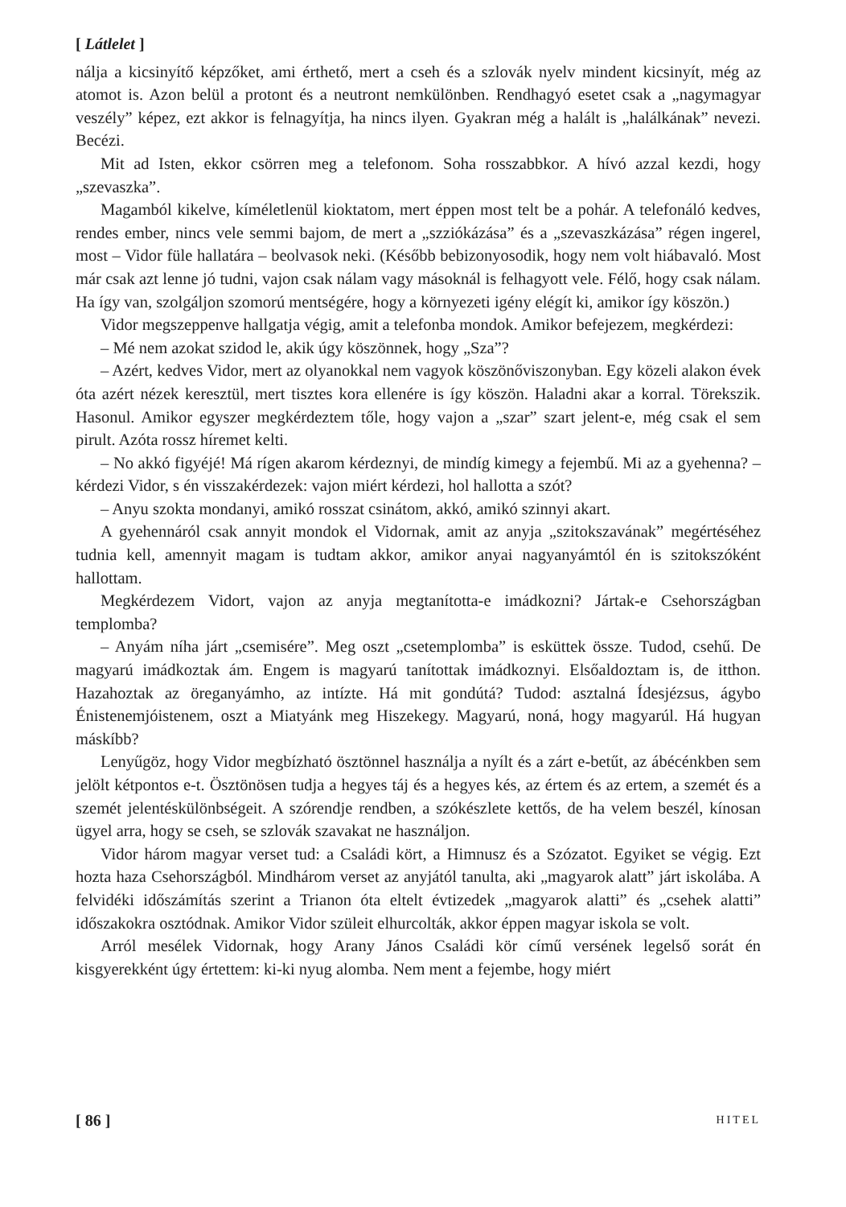[ Látlelet ]
nálja a kicsinyítő képzőket, ami érthető, mert a cseh és a szlovák nyelv mindent kicsinyít, még az atomot is. Azon belül a protont és a neutront nemkülönben. Rendhagyó esetet csak a „nagymagyar veszély” képez, ezt akkor is felnagyítja, ha nincs ilyen. Gyakran még a halált is „halálkának” nevezi. Becézi.
Mit ad Isten, ekkor csörren meg a telefonom. Soha rosszabbkor. A hívó azzal kezdi, hogy „szevaszka”.
Magamból kikelve, kíméletlenül kioktatom, mert éppen most telt be a pohár. A telefonáló kedves, rendes ember, nincs vele semmi bajom, de mert a „szziókázása” és a „szevaszkázása” régen ingerel, most – Vidor füle hallatára – beolvasok neki. (Később bebizonyosodik, hogy nem volt hiábavaló. Most már csak azt lenne jó tudni, vajon csak nálam vagy másoknál is felhagyott vele. Félő, hogy csak nálam. Ha így van, szolgáljon szomorú mentségére, hogy a környezeti igény elégít ki, amikor így köszön.)
Vidor megszeppenve hallgatja végig, amit a telefonba mondok. Amikor befejezem, megkérdezi:
– Mé nem azokat szidod le, akik úgy köszönnek, hogy „Sza”?
– Azért, kedves Vidor, mert az olyanokkal nem vagyok köszönőviszonyban. Egy közeli alakon évek óta azért nézek keresztül, mert tisztes kora ellenére is így köszön. Haladni akar a korral. Törekszik. Hasonul. Amikor egyszer megkérdeztem tőle, hogy vajon a „szar” szart jelent-e, még csak el sem pirult. Azóta rossz híremet kelti.
– No akkó figyéjé! Má rígen akarom kérdeznyi, de mindíg kimegy a fejembű. Mi az a gyehenna? – kérdezi Vidor, s én visszakérdezek: vajon miért kérdezi, hol hallotta a szót?
– Anyu szokta mondanyi, amikó rosszat csinátom, akkó, amikó szinnyi akart.
A gyehennáról csak annyit mondok el Vidornak, amit az anyja „szitokszavának” megértéséhez tudnia kell, amennyit magam is tudtam akkor, amikor anyai nagyanyámtól én is szitokszóként hallottam.
Megkérdezem Vidort, vajon az anyja megtanította-e imádkozni? Jártak-e Csehországban templomba?
– Anyám níha járt „csemisére”. Meg oszt „csetemplomba” is esküttek össze. Tudod, csehű. De magyarú imádkoztak ám. Engem is magyarú tanítottak imádkoznyi. Elsőaldoztam is, de itthon. Hazahoztak az öreganyámho, az intízte. Há mit gondútá? Tudod: asztalná Ídesjézsus, ágybo Énistenemjóistenem, oszt a Miatyánk meg Hiszekegy. Magyarú, noná, hogy magyarúl. Há hugyan máskíbb?
Lenyűgöz, hogy Vidor megbízható ösztönnel használja a nyílt és a zárt e-betűt, az ábécénkben sem jelölt kétpontos e-t. Ösztönösen tudja a hegyes táj és a hegyes kés, az értem és az ertem, a szemét és a szemét jelentéskülönbségeit. A szórendje rendben, a szókészlete kettős, de ha velem beszél, kínosan ügyel arra, hogy se cseh, se szlovák szavakat ne használjon.
Vidor három magyar verset tud: a Családi kört, a Himnusz és a Szózatot. Egyiket se végig. Ezt hozta haza Csehországból. Mindhárom verset az anyjától tanulta, aki „magyarok alatt” járt iskolába. A felvidéki időszámítás szerint a Trianon óta eltelt évtizedek „magyarok alatti” és „csehek alatti” időszakokra osztódnak. Amikor Vidor szüleit elhurcolták, akkor éppen magyar iskola se volt.
Arról mesélek Vidornak, hogy Arany János Családi kör című versének legelső sorát én kisgyerekként úgy értettem: ki-ki nyug alomba. Nem ment a fejembe, hogy miért
[ 86 ] HITEL